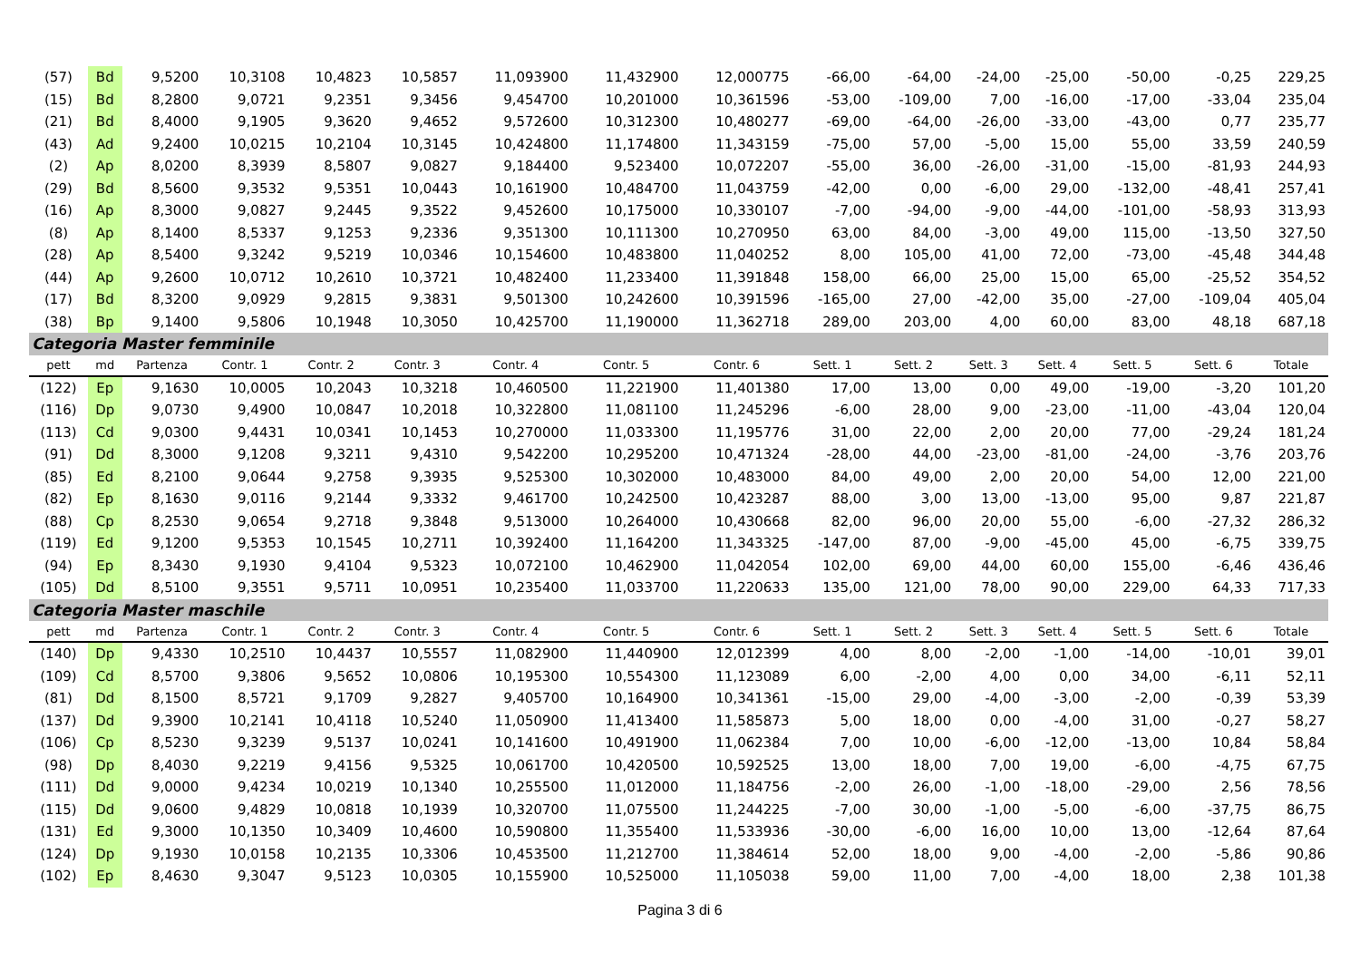| (57) | Bd | 9,5200 | 10,3108 | 10,4823 | 10,5857 | 11,093900 | 11,432900 | 12,000775 | -66,00 | -64,00 | -24,00 | -25,00 | -50,00 | -0,25 | 229,25 |
| (15) | Bd | 8,2800 | 9,0721 | 9,2351 | 9,3456 | 9,454700 | 10,201000 | 10,361596 | -53,00 | -109,00 | 7,00 | -16,00 | -17,00 | -33,04 | 235,04 |
| (21) | Bd | 8,4000 | 9,1905 | 9,3620 | 9,4652 | 9,572600 | 10,312300 | 10,480277 | -69,00 | -64,00 | -26,00 | -33,00 | -43,00 | 0,77 | 235,77 |
| (43) | Ad | 9,2400 | 10,0215 | 10,2104 | 10,3145 | 10,424800 | 11,174800 | 11,343159 | -75,00 | 57,00 | -5,00 | 15,00 | 55,00 | 33,59 | 240,59 |
| (2) | Ap | 8,0200 | 8,3939 | 8,5807 | 9,0827 | 9,184400 | 9,523400 | 10,072207 | -55,00 | 36,00 | -26,00 | -31,00 | -15,00 | -81,93 | 244,93 |
| (29) | Bd | 8,5600 | 9,3532 | 9,5351 | 10,0443 | 10,161900 | 10,484700 | 11,043759 | -42,00 | 0,00 | -6,00 | 29,00 | -132,00 | -48,41 | 257,41 |
| (16) | Ap | 8,3000 | 9,0827 | 9,2445 | 9,3522 | 9,452600 | 10,175000 | 10,330107 | -7,00 | -94,00 | -9,00 | -44,00 | -101,00 | -58,93 | 313,93 |
| (8) | Ap | 8,1400 | 8,5337 | 9,1253 | 9,2336 | 9,351300 | 10,111300 | 10,270950 | 63,00 | 84,00 | -3,00 | 49,00 | 115,00 | -13,50 | 327,50 |
| (28) | Ap | 8,5400 | 9,3242 | 9,5219 | 10,0346 | 10,154600 | 10,483800 | 11,040252 | 8,00 | 105,00 | 41,00 | 72,00 | -73,00 | -45,48 | 344,48 |
| (44) | Ap | 9,2600 | 10,0712 | 10,2610 | 10,3721 | 10,482400 | 11,233400 | 11,391848 | 158,00 | 66,00 | 25,00 | 15,00 | 65,00 | -25,52 | 354,52 |
| (17) | Bd | 8,3200 | 9,0929 | 9,2815 | 9,3831 | 9,501300 | 10,242600 | 10,391596 | -165,00 | 27,00 | -42,00 | 35,00 | -27,00 | -109,04 | 405,04 |
| (38) | Bp | 9,1400 | 9,5806 | 10,1948 | 10,3050 | 10,425700 | 11,190000 | 11,362718 | 289,00 | 203,00 | 4,00 | 60,00 | 83,00 | 48,18 | 687,18 |
| Categoria Master femminile | | | | | | | | | | | | | | | |
| pett | md | Partenza | Contr. 1 | Contr. 2 | Contr. 3 | Contr. 4 | Contr. 5 | Contr. 6 | Sett. 1 | Sett. 2 | Sett. 3 | Sett. 4 | Sett. 5 | Sett. 6 | Totale |
| (122) | Ep | 9,1630 | 10,0005 | 10,2043 | 10,3218 | 10,460500 | 11,221900 | 11,401380 | 17,00 | 13,00 | 0,00 | 49,00 | -19,00 | -3,20 | 101,20 |
| (116) | Dp | 9,0730 | 9,4900 | 10,0847 | 10,2018 | 10,322800 | 11,081100 | 11,245296 | -6,00 | 28,00 | 9,00 | -23,00 | -11,00 | -43,04 | 120,04 |
| (113) | Cd | 9,0300 | 9,4431 | 10,0341 | 10,1453 | 10,270000 | 11,033300 | 11,195776 | 31,00 | 22,00 | 2,00 | 20,00 | 77,00 | -29,24 | 181,24 |
| (91) | Dd | 8,3000 | 9,1208 | 9,3211 | 9,4310 | 9,542200 | 10,295200 | 10,471324 | -28,00 | 44,00 | -23,00 | -81,00 | -24,00 | -3,76 | 203,76 |
| (85) | Ed | 8,2100 | 9,0644 | 9,2758 | 9,3935 | 9,525300 | 10,302000 | 10,483000 | 84,00 | 49,00 | 2,00 | 20,00 | 54,00 | 12,00 | 221,00 |
| (82) | Ep | 8,1630 | 9,0116 | 9,2144 | 9,3332 | 9,461700 | 10,242500 | 10,423287 | 88,00 | 3,00 | 13,00 | -13,00 | 95,00 | 9,87 | 221,87 |
| (88) | Cp | 8,2530 | 9,0654 | 9,2718 | 9,3848 | 9,513000 | 10,264000 | 10,430668 | 82,00 | 96,00 | 20,00 | 55,00 | -6,00 | -27,32 | 286,32 |
| (119) | Ed | 9,1200 | 9,5353 | 10,1545 | 10,2711 | 10,392400 | 11,164200 | 11,343325 | -147,00 | 87,00 | -9,00 | -45,00 | 45,00 | -6,75 | 339,75 |
| (94) | Ep | 8,3430 | 9,1930 | 9,4104 | 9,5323 | 10,072100 | 10,462900 | 11,042054 | 102,00 | 69,00 | 44,00 | 60,00 | 155,00 | -6,46 | 436,46 |
| (105) | Dd | 8,5100 | 9,3551 | 9,5711 | 10,0951 | 10,235400 | 11,033700 | 11,220633 | 135,00 | 121,00 | 78,00 | 90,00 | 229,00 | 64,33 | 717,33 |
| Categoria Master maschile | | | | | | | | | | | | | | | |
| pett | md | Partenza | Contr. 1 | Contr. 2 | Contr. 3 | Contr. 4 | Contr. 5 | Contr. 6 | Sett. 1 | Sett. 2 | Sett. 3 | Sett. 4 | Sett. 5 | Sett. 6 | Totale |
| (140) | Dp | 9,4330 | 10,2510 | 10,4437 | 10,5557 | 11,082900 | 11,440900 | 12,012399 | 4,00 | 8,00 | -2,00 | -1,00 | -14,00 | -10,01 | 39,01 |
| (109) | Cd | 8,5700 | 9,3806 | 9,5652 | 10,0806 | 10,195300 | 10,554300 | 11,123089 | 6,00 | -2,00 | 4,00 | 0,00 | 34,00 | -6,11 | 52,11 |
| (81) | Dd | 8,1500 | 8,5721 | 9,1709 | 9,2827 | 9,405700 | 10,164900 | 10,341361 | -15,00 | 29,00 | -4,00 | -3,00 | -2,00 | -0,39 | 53,39 |
| (137) | Dd | 9,3900 | 10,2141 | 10,4118 | 10,5240 | 11,050900 | 11,413400 | 11,585873 | 5,00 | 18,00 | 0,00 | -4,00 | 31,00 | -0,27 | 58,27 |
| (106) | Cp | 8,5230 | 9,3239 | 9,5137 | 10,0241 | 10,141600 | 10,491900 | 11,062384 | 7,00 | 10,00 | -6,00 | -12,00 | -13,00 | 10,84 | 58,84 |
| (98) | Dp | 8,4030 | 9,2219 | 9,4156 | 9,5325 | 10,061700 | 10,420500 | 10,592525 | 13,00 | 18,00 | 7,00 | 19,00 | -6,00 | -4,75 | 67,75 |
| (111) | Dd | 9,0000 | 9,4234 | 10,0219 | 10,1340 | 10,255500 | 11,012000 | 11,184756 | -2,00 | 26,00 | -1,00 | -18,00 | -29,00 | 2,56 | 78,56 |
| (115) | Dd | 9,0600 | 9,4829 | 10,0818 | 10,1939 | 10,320700 | 11,075500 | 11,244225 | -7,00 | 30,00 | -1,00 | -5,00 | -6,00 | -37,75 | 86,75 |
| (131) | Ed | 9,3000 | 10,1350 | 10,3409 | 10,4600 | 10,590800 | 11,355400 | 11,533936 | -30,00 | -6,00 | 16,00 | 10,00 | 13,00 | -12,64 | 87,64 |
| (124) | Dp | 9,1930 | 10,0158 | 10,2135 | 10,3306 | 10,453500 | 11,212700 | 11,384614 | 52,00 | 18,00 | 9,00 | -4,00 | -2,00 | -5,86 | 90,86 |
| (102) | Ep | 8,4630 | 9,3047 | 9,5123 | 10,0305 | 10,155900 | 10,525000 | 11,105038 | 59,00 | 11,00 | 7,00 | -4,00 | 18,00 | 2,38 | 101,38 |
Pagina 3 di 6